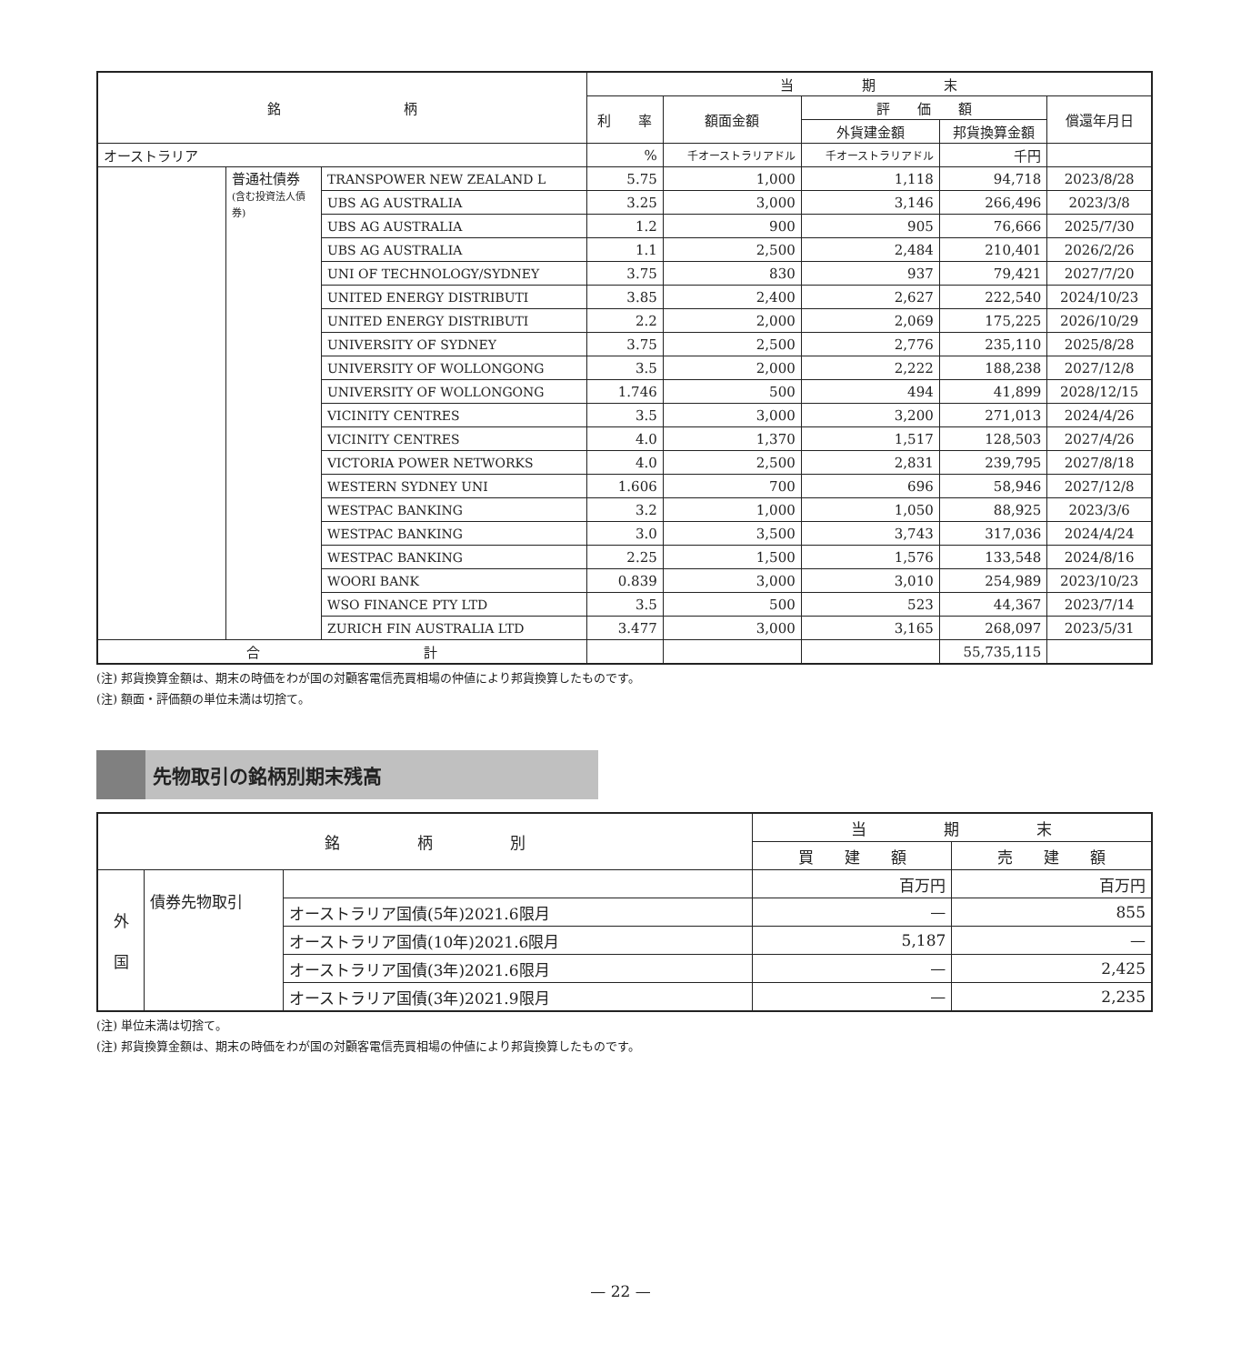| 銘 柄 | | | 当 期 末 | | | | |
| --- | --- | --- | --- | --- | --- | --- | --- |
| | | | 利 率 | 額面金額 | 評 価 額 | | 償還年月日 |
| | | | | | 外貨建金額 | 邦貨換算金額 | |
| オーストラリア | | | % | 千オーストラリアドル | 千オーストラリアドル | 千円 | |
| | 普通社債券 (含む投資法人債券) | TRANSPOWER NEW ZEALAND L | 5.75 | 1,000 | 1,118 | 94,718 | 2023/8/28 |
| | | UBS AG AUSTRALIA | 3.25 | 3,000 | 3,146 | 266,496 | 2023/3/8 |
| | | UBS AG AUSTRALIA | 1.2 | 900 | 905 | 76,666 | 2025/7/30 |
| | | UBS AG AUSTRALIA | 1.1 | 2,500 | 2,484 | 210,401 | 2026/2/26 |
| | | UNI OF TECHNOLOGY/SYDNEY | 3.75 | 830 | 937 | 79,421 | 2027/7/20 |
| | | UNITED ENERGY DISTRIBUTI | 3.85 | 2,400 | 2,627 | 222,540 | 2024/10/23 |
| | | UNITED ENERGY DISTRIBUTI | 2.2 | 2,000 | 2,069 | 175,225 | 2026/10/29 |
| | | UNIVERSITY OF SYDNEY | 3.75 | 2,500 | 2,776 | 235,110 | 2025/8/28 |
| | | UNIVERSITY OF WOLLONGONG | 3.5 | 2,000 | 2,222 | 188,238 | 2027/12/8 |
| | | UNIVERSITY OF WOLLONGONG | 1.746 | 500 | 494 | 41,899 | 2028/12/15 |
| | | VICINITY CENTRES | 3.5 | 3,000 | 3,200 | 271,013 | 2024/4/26 |
| | | VICINITY CENTRES | 4.0 | 1,370 | 1,517 | 128,503 | 2027/4/26 |
| | | VICTORIA POWER NETWORKS | 4.0 | 2,500 | 2,831 | 239,795 | 2027/8/18 |
| | | WESTERN SYDNEY UNI | 1.606 | 700 | 696 | 58,946 | 2027/12/8 |
| | | WESTPAC BANKING | 3.2 | 1,000 | 1,050 | 88,925 | 2023/3/6 |
| | | WESTPAC BANKING | 3.0 | 3,500 | 3,743 | 317,036 | 2024/4/24 |
| | | WESTPAC BANKING | 2.25 | 1,500 | 1,576 | 133,548 | 2024/8/16 |
| | | WOORI BANK | 0.839 | 3,000 | 3,010 | 254,989 | 2023/10/23 |
| | | WSO FINANCE PTY LTD | 3.5 | 500 | 523 | 44,367 | 2023/7/14 |
| | | ZURICH FIN AUSTRALIA LTD | 3.477 | 3,000 | 3,165 | 268,097 | 2023/5/31 |
| 合 計 | | | | | | 55,735,115 | |
(注) 邦貨換算金額は、期末の時価をわが国の対顧客電信売買相場の仲値により邦貨換算したものです。
(注) 額面・評価額の単位未満は切捨て。
先物取引の銘柄別期末残高
| 銘 柄 別 | | | 当 期 末 | |
| --- | --- | --- | --- | --- |
| | | | 買 建 額 | 売 建 額 |
| 外 国 | 債券先物取引 | | 百万円 | 百万円 |
| | | オーストラリア国債(5年)2021.6限月 | — | 855 |
| | | オーストラリア国債(10年)2021.6限月 | 5,187 | — |
| | | オーストラリア国債(3年)2021.6限月 | — | 2,425 |
| | | オーストラリア国債(3年)2021.9限月 | — | 2,235 |
(注) 単位未満は切捨て。
(注) 邦貨換算金額は、期末の時価をわが国の対顧客電信売買相場の仲値により邦貨換算したものです。
— 22 —